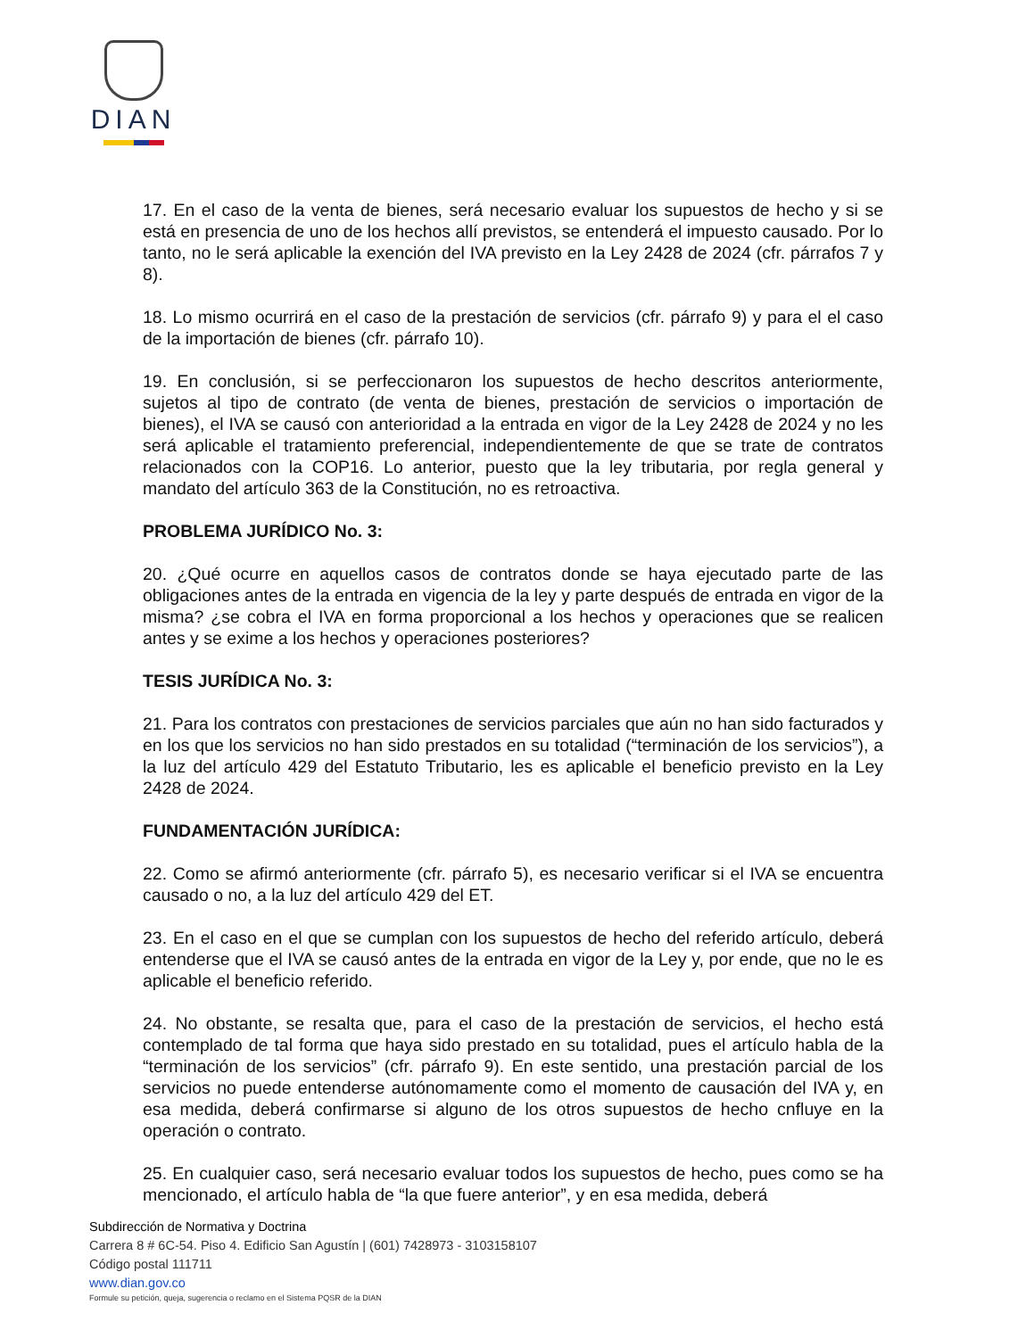DIAN
17. En el caso de la venta de bienes, será necesario evaluar los supuestos de hecho y si se está en presencia de uno de los hechos allí previstos, se entenderá el impuesto causado. Por lo tanto, no le será aplicable la exención del IVA previsto en la Ley 2428 de 2024 (cfr. párrafos 7 y 8).
18. Lo mismo ocurrirá en el caso de la prestación de servicios (cfr. párrafo 9) y para el el caso de la importación de bienes (cfr. párrafo 10).
19. En conclusión, si se perfeccionaron los supuestos de hecho descritos anteriormente, sujetos al tipo de contrato (de venta de bienes, prestación de servicios o importación de bienes), el IVA se causó con anterioridad a la entrada en vigor de la Ley 2428 de 2024 y no les será aplicable el tratamiento preferencial, independientemente de que se trate de contratos relacionados con la COP16. Lo anterior, puesto que la ley tributaria, por regla general y mandato del artículo 363 de la Constitución, no es retroactiva.
PROBLEMA JURÍDICO No. 3:
20. ¿Qué ocurre en aquellos casos de contratos donde se haya ejecutado parte de las obligaciones antes de la entrada en vigencia de la ley y parte después de entrada en vigor de la misma? ¿se cobra el IVA en forma proporcional a los hechos y operaciones que se realicen antes y se exime a los hechos y operaciones posteriores?
TESIS JURÍDICA No. 3:
21. Para los contratos con prestaciones de servicios parciales que aún no han sido facturados y en los que los servicios no han sido prestados en su totalidad (“terminación de los servicios”), a la luz del artículo 429 del Estatuto Tributario, les es aplicable el beneficio previsto en la Ley 2428 de 2024.
FUNDAMENTACIÓN JURÍDICA:
22. Como se afirmó anteriormente (cfr. párrafo 5), es necesario verificar si el IVA se encuentra causado o no, a la luz del artículo 429 del ET.
23. En el caso en el que se cumplan con los supuestos de hecho del referido artículo, deberá entenderse que el IVA se causó antes de la entrada en vigor de la Ley y, por ende, que no le es aplicable el beneficio referido.
24. No obstante, se resalta que, para el caso de la prestación de servicios, el hecho está contemplado de tal forma que haya sido prestado en su totalidad, pues el artículo habla de la “terminación de los servicios” (cfr. párrafo 9). En este sentido, una prestación parcial de los servicios no puede entenderse autónomamente como el momento de causación del IVA y, en esa medida, deberá confirmarse si alguno de los otros supuestos de hecho cnfluye en la operación o contrato.
25. En cualquier caso, será necesario evaluar todos los supuestos de hecho, pues como se ha mencionado, el artículo habla de “la que fuere anterior”, y en esa medida, deberá
Subdirección de Normativa y Doctrina
Carrera 8 # 6C-54. Piso 4. Edificio San Agustín | (601) 7428973 - 3103158107
Código postal 111711
www.dian.gov.co
Formule su petición, queja, sugerencia o reclamo en el Sistema PQSR de la DIAN